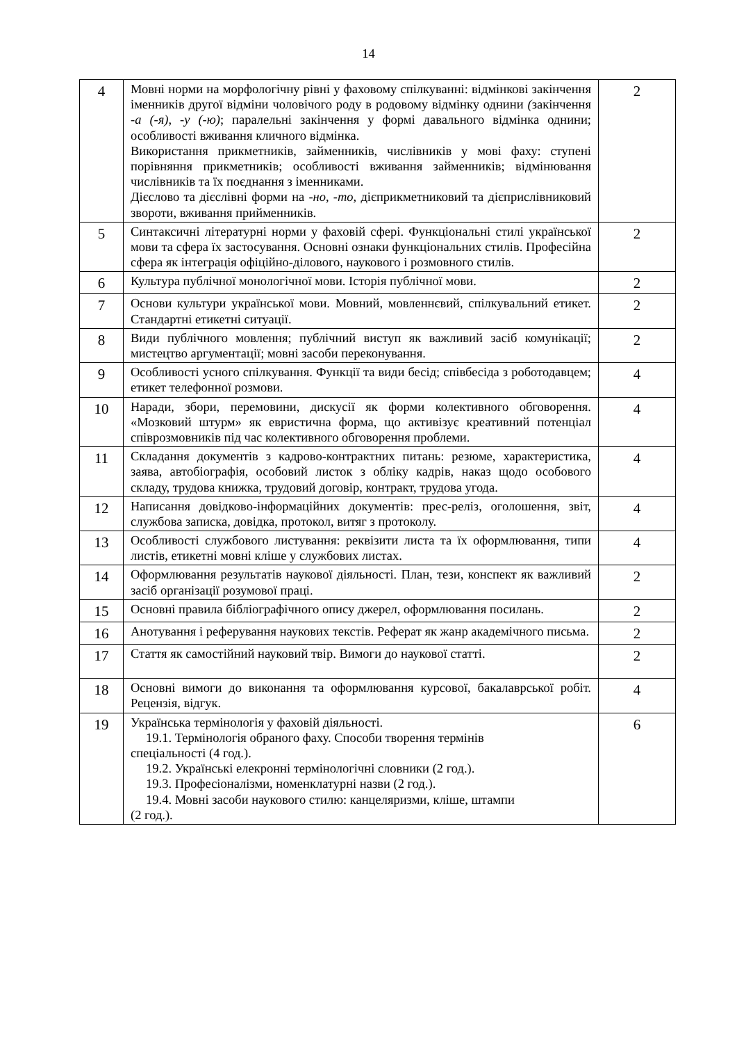14
| 4 | Мовні норми на морфологічну рівні у фаховому спілкуванні: відмінкові закінчення іменників другої відміни чоловічого роду в родовому відмінку однини ( закінчення -а (-я), -у (-ю) ; паралельні закінчення у формі давального відмінка однини; особливості вживання кличного відмінка. Використання прикметників, займенників, числівників у мові фаху: ступені порівняння прикметників; особливості вживання займенників; відмінювання числівників та їх поєднання з іменниками. Дієслово та дієслівні форми на -но, -то, дієприкметниковий та дієприслівниковий звороти, вживання прийменників. | 2 |
| 5 | Синтаксичні літературні норми у фаховій сфері. Функціональні стилі української мови та сфера їх застосування. Основні ознаки функціональних стилів. Професійна сфера як інтеграція офіційно-ділового, наукового і розмовного стилів. | 2 |
| 6 | Культура публічної монологічної мови. Історія публічної мови. | 2 |
| 7 | Основи культури української мови. Мовний, мовленнєвий, спілкувальний етикет. Стандартні етикетні ситуації. | 2 |
| 8 | Види публічного мовлення; публічний виступ як важливий засіб комунікації; мистецтво аргументації; мовні засоби переконування. | 2 |
| 9 | Особливості усного спілкування. Функції та види бесід; співбесіда з роботодавцем; етикет телефонної розмови. | 4 |
| 10 | Наради, збори, перемовини, дискусії як форми колективного обговорення. «Мозковий штурм» як евристична форма, що активізує креативний потенціал співрозмовників під час колективного обговорення проблеми. | 4 |
| 11 | Складання документів з кадрово-контрактних питань: резюме, характеристика, заява, автобіографія, особовий листок з обліку кадрів, наказ щодо особового складу, трудова книжка, трудовий договір, контракт, трудова угода. | 4 |
| 12 | Написання довідково-інформаційних документів: прес-реліз, оголошення, звіт, службова записка, довідка, протокол, витяг з протоколу. | 4 |
| 13 | Особливості службового листування: реквізити листа та їх оформлювання, типи листів, етикетні мовні кліше у службових листах. | 4 |
| 14 | Оформлювання результатів наукової діяльності. План, тези, конспект як важливий засіб організації розумової праці. | 2 |
| 15 | Основні правила бібліографічного опису джерел, оформлювання посилань. | 2 |
| 16 | Анотування і реферування наукових текстів. Реферат як жанр академічного письма. | 2 |
| 17 | Стаття як самостійний науковий твір. Вимоги до наукової статті. | 2 |
| 18 | Основні вимоги до виконання та оформлювання курсової, бакалаврської робіт. Рецензія, відгук. | 4 |
| 19 | Українська термінологія у фаховій діяльності. 19.1. Термінологія обраного фаху. Способи творення термінів спеціальності (4 год.). 19.2. Українські елекронні термінологічні словники (2 год.). 19.3. Професіоналізми, номенклатурні назви (2 год.). 19.4. Мовні засоби наукового стилю: канцеляризми, кліше, штампи (2 год.). | 6 |